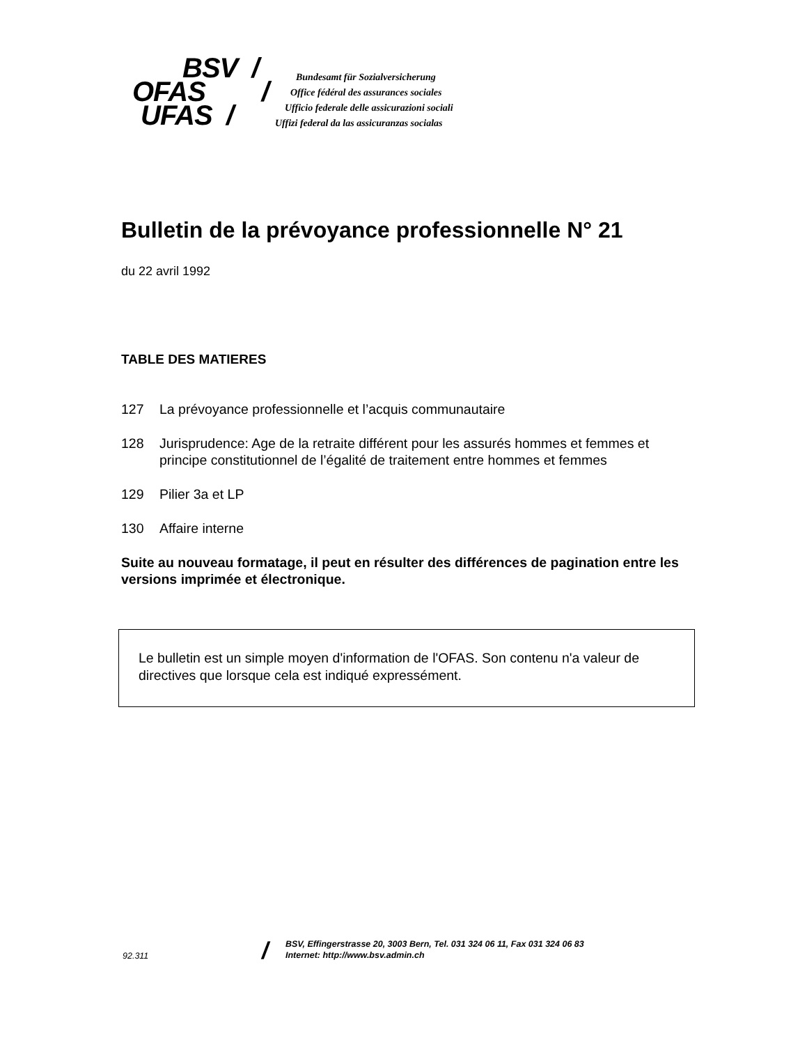BSV /
OFAS /
UFAS /
Bundesamt für Sozialversicherung
Office fédéral des assurances sociales
Ufficio federale delle assicurazioni sociali
Uffizi federal da las assicuranzas socialas
Bulletin de la prévoyance professionnelle N° 21
du 22 avril 1992
TABLE DES MATIERES
127 La prévoyance professionnelle et l’acquis communautaire
128 Jurisprudence: Age de la retraite différent pour les assurés hommes et femmes et principe constitutionnel de l’égalité de traitement entre hommes et femmes
129 Pilier 3a et LP
130 Affaire interne
Suite au nouveau formatage, il peut en résulter des différences de pagination entre les versions imprimée et électronique.
Le bulletin est un simple moyen d'information de l'OFAS. Son contenu n'a valeur de directives que lorsque cela est indiqué expressément.
92.311
/
BSV, Effingerstrasse 20, 3003 Bern, Tel. 031 324 06 11, Fax 031 324 06 83
Internet: http://www.bsv.admin.ch